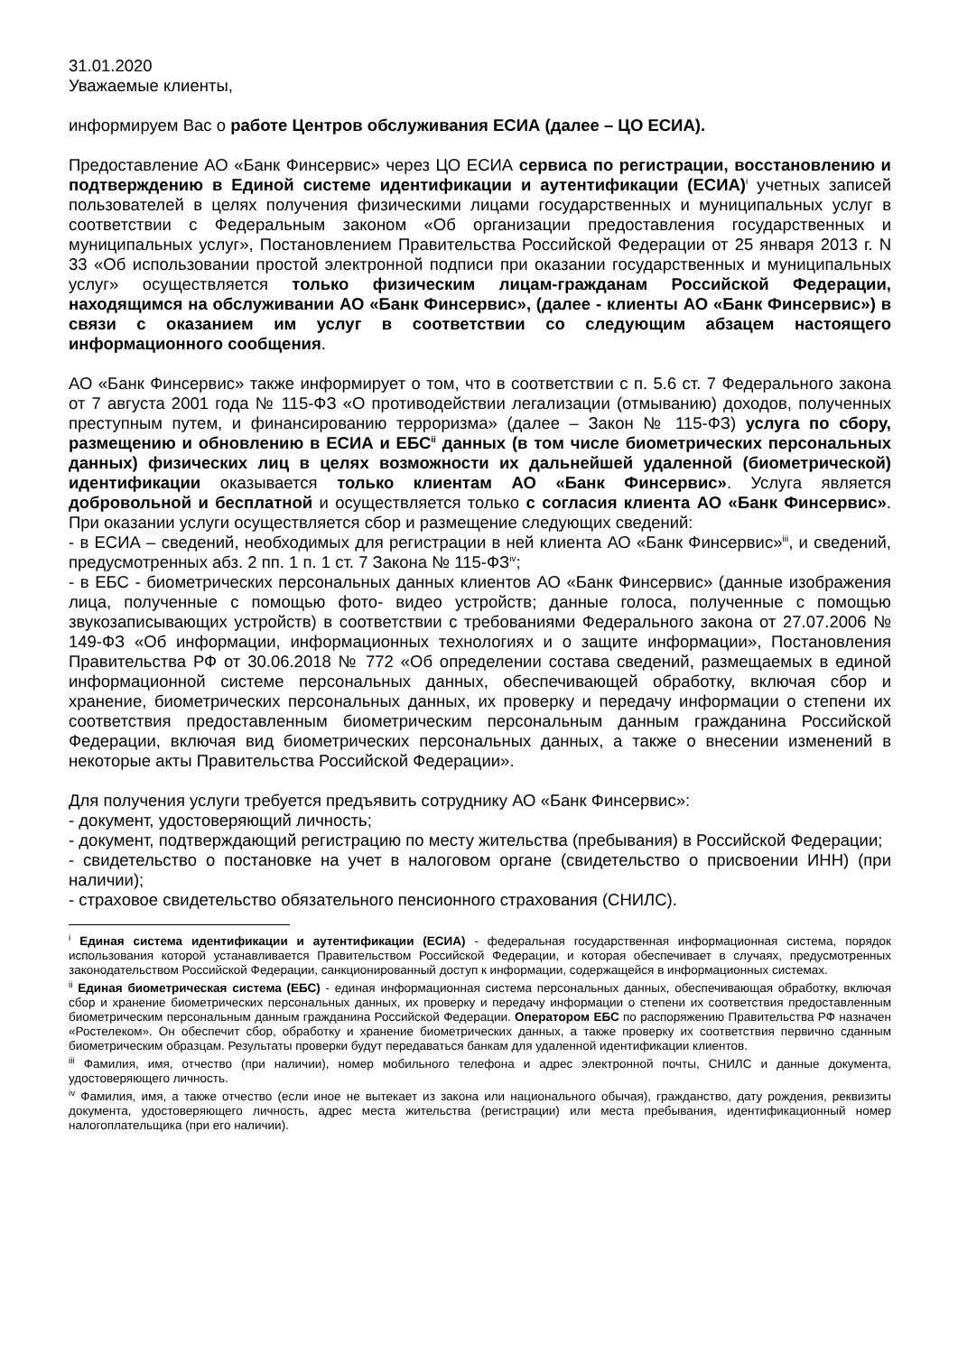31.01.2020
Уважаемые клиенты,
информируем Вас о работе Центров обслуживания ЕСИА (далее – ЦО ЕСИА).
Предоставление АО «Банк Финсервис» через ЦО ЕСИА сервиса по регистрации, восстановлению и подтверждению в Единой системе идентификации и аутентификации (ЕСИА)<sup>i</sup> учетных записей пользователей в целях получения физическими лицами государственных и муниципальных услуг в соответствии с Федеральным законом «Об организации предоставления государственных и муниципальных услуг», Постановлением Правительства Российской Федерации от 25 января 2013 г. N 33 «Об использовании простой электронной подписи при оказании государственных и муниципальных услуг» осуществляется только физическим лицам-гражданам Российской Федерации, находящимся на обслуживании АО «Банк Финсервис», (далее - клиенты АО «Банк Финсервис») в связи с оказанием им услуг в соответствии со следующим абзацем настоящего информационного сообщения.
АО «Банк Финсервис» также информирует о том, что в соответствии с п. 5.6 ст. 7 Федерального закона от 7 августа 2001 года № 115-ФЗ «О противодействии легализации (отмыванию) доходов, полученных преступным путем, и финансированию терроризма» (далее – Закон № 115-ФЗ) услуга по сбору, размещению и обновлению в ЕСИА и ЕБС<sup>ii</sup> данных (в том числе биометрических персональных данных) физических лиц в целях возможности их дальнейшей удаленной (биометрической) идентификации оказывается только клиентам АО «Банк Финсервис». Услуга является добровольной и бесплатной и осуществляется только с согласия клиента АО «Банк Финсервис». При оказании услуги осуществляется сбор и размещение следующих сведений:
- в ЕСИА – сведений, необходимых для регистрации в ней клиента АО «Банк Финсервис»<sup>iii</sup>, и сведений, предусмотренных абз. 2 пп. 1 п. 1 ст. 7 Закона № 115-ФЗ<sup>iv</sup>;
- в ЕБС - биометрических персональных данных клиентов АО «Банк Финсервис» (данные изображения лица, полученные с помощью фото- видео устройств; данные голоса, полученные с помощью звукозаписывающих устройств) в соответствии с требованиями Федерального закона от 27.07.2006 № 149-ФЗ «Об информации, информационных технологиях и о защите информации», Постановления Правительства РФ от 30.06.2018 № 772 «Об определении состава сведений, размещаемых в единой информационной системе персональных данных, обеспечивающей обработку, включая сбор и хранение, биометрических персональных данных, их проверку и передачу информации о степени их соответствия предоставленным биометрическим персональным данным гражданина Российской Федерации, включая вид биометрических персональных данных, а также о внесении изменений в некоторые акты Правительства Российской Федерации».
Для получения услуги требуется предъявить сотруднику АО «Банк Финсервис»:
- документ, удостоверяющий личность;
- документ, подтверждающий регистрацию по месту жительства (пребывания) в Российской Федерации;
- свидетельство о постановке на учет в налоговом органе (свидетельство о присвоении ИНН) (при наличии);
- страховое свидетельство обязательного пенсионного страхования (СНИЛС).
<sup>i</sup> Единая система идентификации и аутентификации (ЕСИА) - федеральная государственная информационная система, порядок использования которой устанавливается Правительством Российской Федерации, и которая обеспечивает в случаях, предусмотренных законодательством Российской Федерации, санкционированный доступ к информации, содержащейся в информационных системах.
<sup>ii</sup> Единая биометрическая система (ЕБС) - единая информационная система персональных данных, обеспечивающая обработку, включая сбор и хранение биометрических персональных данных, их проверку и передачу информации о степени их соответствия предоставленным биометрическим персональным данным гражданина Российской Федерации. Оператором ЕБС по распоряжению Правительства РФ назначен «Ростелеком». Он обеспечит сбор, обработку и хранение биометрических данных, а также проверку их соответствия первично сданным биометрическим образцам. Результаты проверки будут передаваться банкам для удаленной идентификации клиентов.
<sup>iii</sup> Фамилия, имя, отчество (при наличии), номер мобильного телефона и адрес электронной почты, СНИЛС и данные документа, удостоверяющего личность.
<sup>iv</sup> Фамилия, имя, а также отчество (если иное не вытекает из закона или национального обычая), гражданство, дату рождения, реквизиты документа, удостоверяющего личность, адрес места жительства (регистрации) или места пребывания, идентификационный номер налогоплательщика (при его наличии).